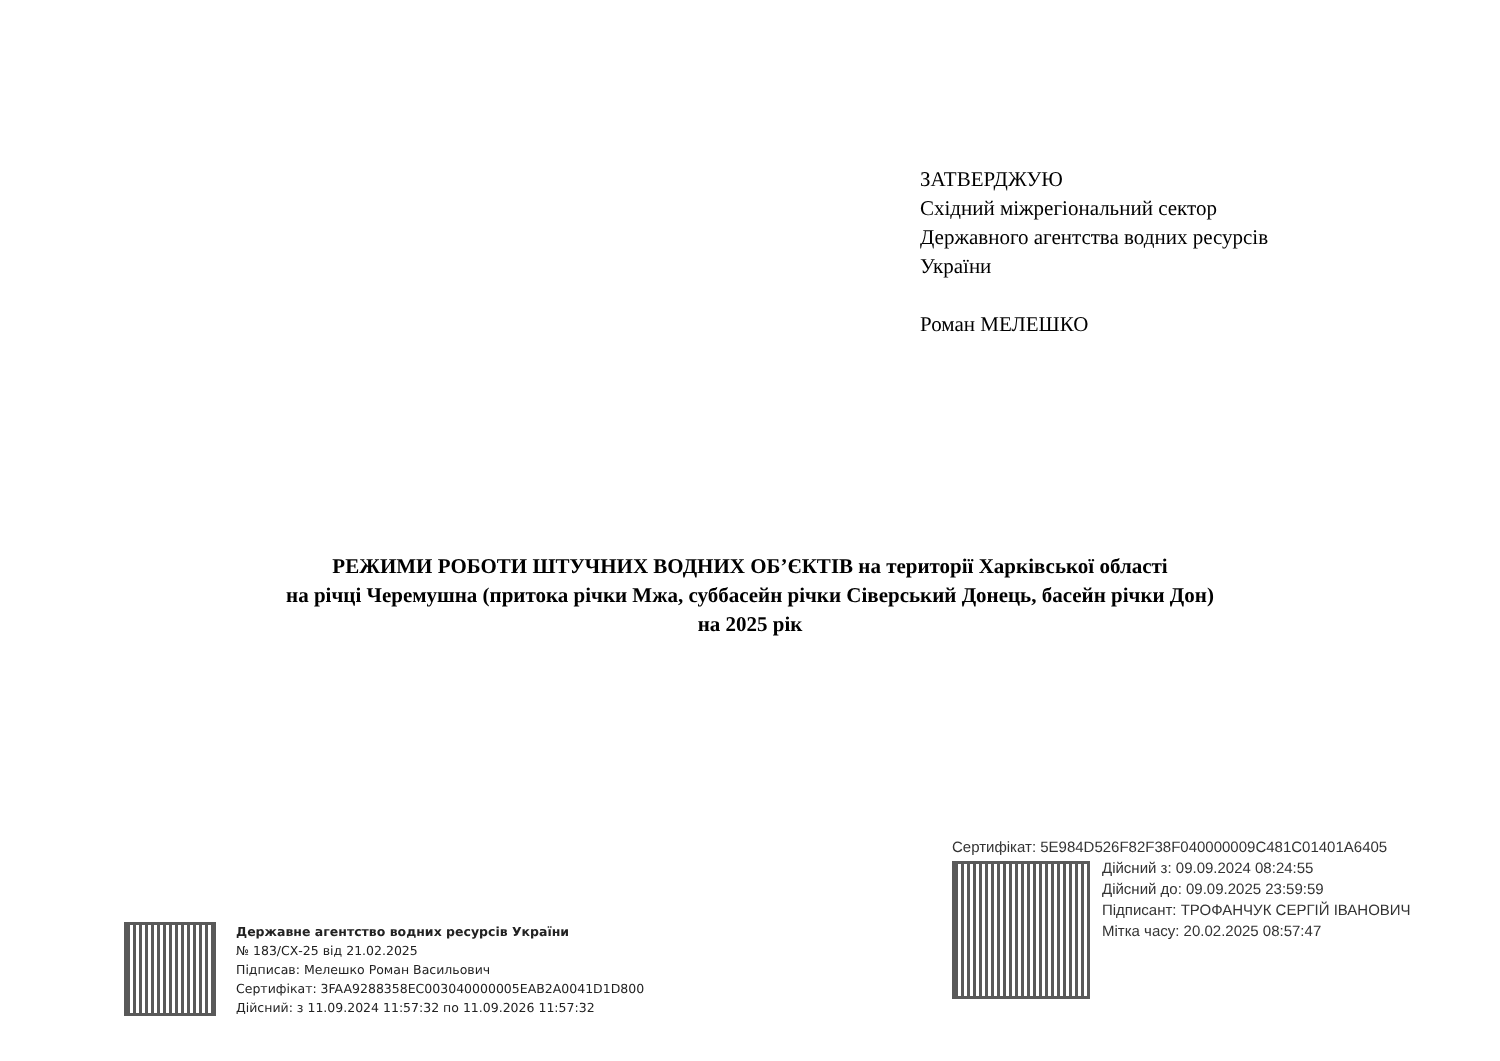ЗАТВЕРДЖУЮ
Східний міжрегіональний сектор
Державного агентства водних ресурсів
України
Роман МЕЛЕШКО
РЕЖИМИ РОБОТИ ШТУЧНИХ ВОДНИХ ОБ’ЄКТІВ на території Харківської області
на річці Черемушна (притока річки Мжа, суббасейн річки Сіверський Донець, басейн річки Дон)
на 2025 рік
Державне агентство водних ресурсів України
№ 183/СХ-25 від 21.02.2025
Підписав: Мелешко Роман Васильович
Сертифікат: 3FAA9288358EC003040000005EAB2A0041D1D800
Дійсний: з 11.09.2024 11:57:32 по 11.09.2026 11:57:32
Сертифікат: 5E984D526F82F38F040000009C481C01401A6405
Дійсний з: 09.09.2024 08:24:55
Дійсний до: 09.09.2025 23:59:59
Підписант: ТРОФАНЧУК СЕРГІЙ ІВАНОВИЧ
Мітка часу: 20.02.2025 08:57:47